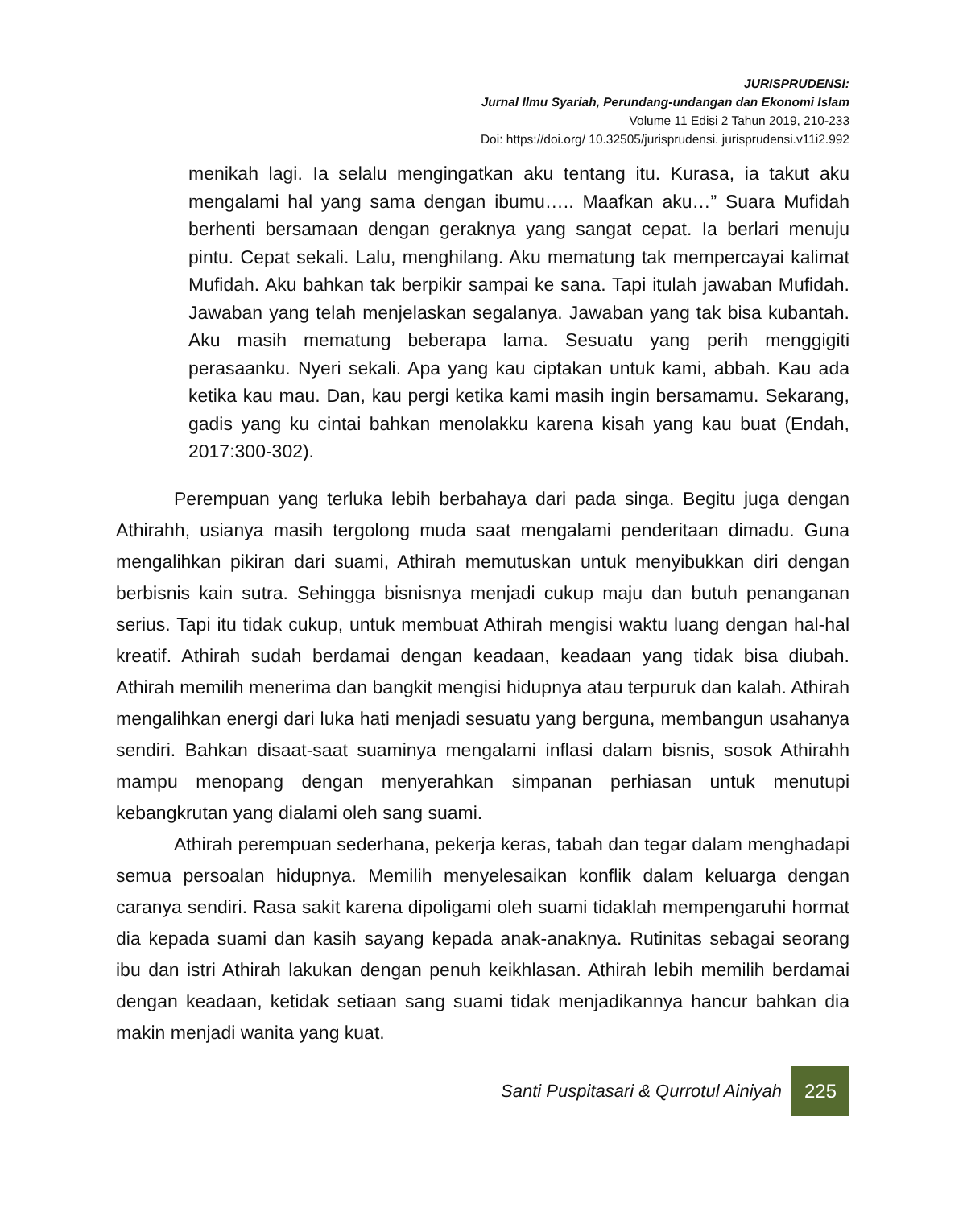JURISPRUDENSI:
Jurnal Ilmu Syariah, Perundang-undangan dan Ekonomi Islam
Volume 11 Edisi 2 Tahun 2019, 210-233
Doi: https://doi.org/ 10.32505/jurisprudensi. jurisprudensi.v11i2.992
menikah lagi. Ia selalu mengingatkan aku tentang itu. Kurasa, ia takut aku mengalami hal yang sama dengan ibumu….. Maafkan aku…” Suara Mufidah berhenti bersamaan dengan geraknya yang sangat cepat. Ia berlari menuju pintu. Cepat sekali. Lalu, menghilang. Aku mematung tak mempercayai kalimat Mufidah. Aku bahkan tak berpikir sampai ke sana. Tapi itulah jawaban Mufidah. Jawaban yang telah menjelaskan segalanya. Jawaban yang tak bisa kubantah. Aku masih mematung beberapa lama. Sesuatu yang perih menggigiti perasaanku. Nyeri sekali. Apa yang kau ciptakan untuk kami, abbah. Kau ada ketika kau mau. Dan, kau pergi ketika kami masih ingin bersamamu. Sekarang, gadis yang ku cintai bahkan menolakku karena kisah yang kau buat (Endah, 2017:300-302).
Perempuan yang terluka lebih berbahaya dari pada singa. Begitu juga dengan Athirahh, usianya masih tergolong muda saat mengalami penderitaan dimadu. Guna mengalihkan pikiran dari suami, Athirah memutuskan untuk menyibukkan diri dengan berbisnis kain sutra. Sehingga bisnisnya menjadi cukup maju dan butuh penanganan serius. Tapi itu tidak cukup, untuk membuat Athirah mengisi waktu luang dengan hal-hal kreatif. Athirah sudah berdamai dengan keadaan, keadaan yang tidak bisa diubah. Athirah memilih menerima dan bangkit mengisi hidupnya atau terpuruk dan kalah. Athirah mengalihkan energi dari luka hati menjadi sesuatu yang berguna, membangun usahanya sendiri. Bahkan disaat-saat suaminya mengalami inflasi dalam bisnis, sosok Athirahh mampu menopang dengan menyerahkan simpanan perhiasan untuk menutupi kebangkrutan yang dialami oleh sang suami.
Athirah perempuan sederhana, pekerja keras, tabah dan tegar dalam menghadapi semua persoalan hidupnya. Memilih menyelesaikan konflik dalam keluarga dengan caranya sendiri. Rasa sakit karena dipoligami oleh suami tidaklah mempengaruhi hormat dia kepada suami dan kasih sayang kepada anak-anaknya. Rutinitas sebagai seorang ibu dan istri Athirah lakukan dengan penuh keikhlasan. Athirah lebih memilih berdamai dengan keadaan, ketidak setiaan sang suami tidak menjadikannya hancur bahkan dia makin menjadi wanita yang kuat.
Santi Puspitasari & Qurrotul Ainiyah
225